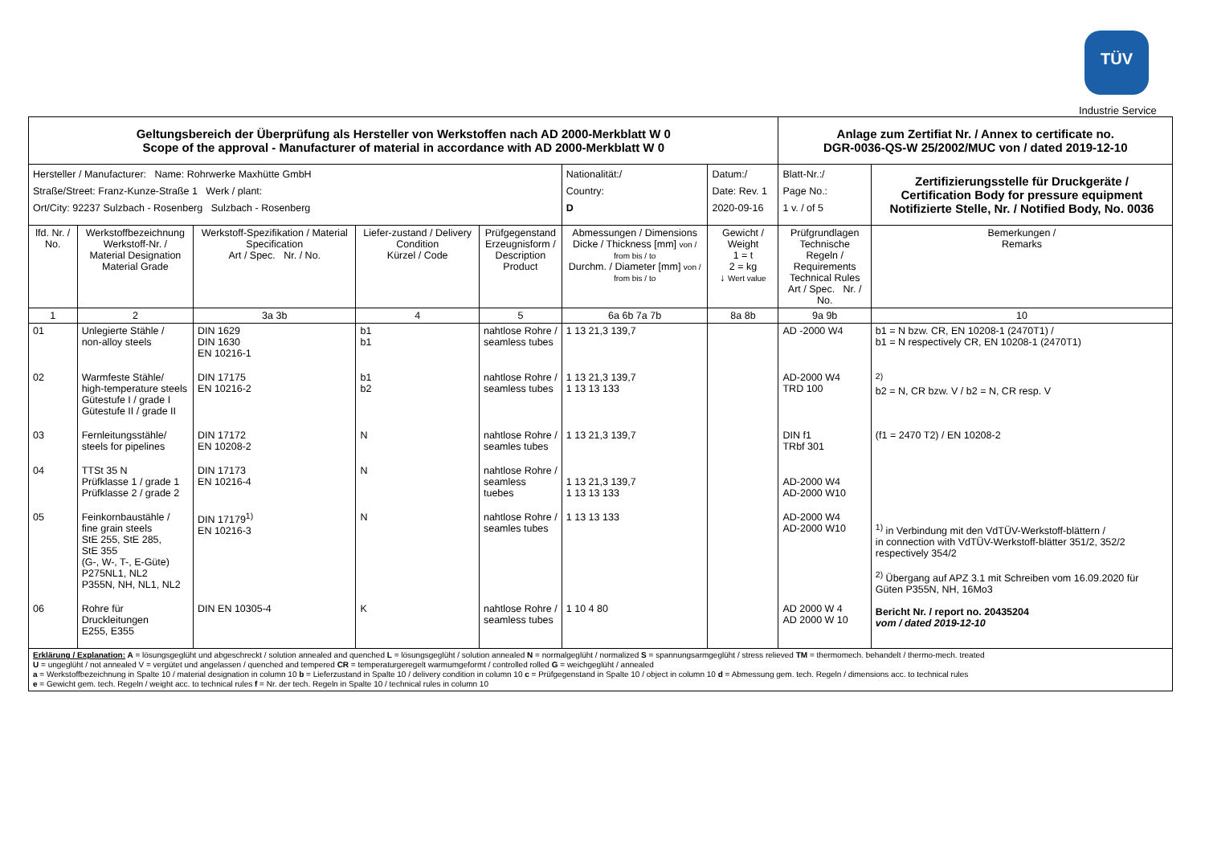TÜV
Industrie Service
| Geltungsbereich der Überprüfung als Hersteller von Werkstoffen nach AD 2000-Merkblatt W 0 Scope of the approval - Manufacturer of material in accordance with AD 2000-Merkblatt W 0 | | | | | | | | Anlage zum Zertifiat Nr. / Annex to certificate no. DGR-0036-QS-W 25/2002/MUC von / dated 2019-12-10 | | |
| Hersteller / Manufacturer: Name: Rohrwerke Maxhütte GmbH Straße/Street: Franz-Kunze-Straße 1 Werk / plant: Ort/City: 92237 Sulzbach - Rosenberg Sulzbach - Rosenberg | | | | | | Nationalität:/ Country: D | Datum:/ Date: Rev. 1 2020-09-16 | Blatt-Nr.:/ Page No.: 1 v. / of 5 | Zertifizierungsstelle für Druckgeräte / Certification Body for pressure equipment Notifizierte Stelle, Nr. / Notified Body, No. 0036 | |
| lfd. Nr. / No. | Werkstoffbezeichnung Werkstoff-Nr. / Material Designation Material Grade | Werkstoff-Spezifikation / Material Specification Art / Spec. Nr. / No. | Liefer-zustand / Delivery Condition Kürzel / Code | Prüfgegenstand Erzeugnisform / Description Product | Abmessungen / Dimensions Dicke / Thickness [mm] von / from bis / to Durchm. / Diameter [mm] von / from bis / to | | Gewicht / Weight 1 = t 2 = kg ↓ Wert value | Prüfgrundlagen Technische Regeln / Requirements Technical Rules Art / Spec. Nr. / No. | | Bemerkungen / Remarks |
| 1 | 2 | 3a 3b | 4 | 5 | 6a 6b 7a 7b | | 8a 8b | 9a 9b | | 10 |
| 01 | Unlegierte Stähle / non-alloy steels | DIN 1629 DIN 1630 EN 10216-1 | b1 b1 | nahtlose Rohre / seamless tubes | 1 13 21,3 139,7 | | | AD -2000 W4 | | b1 = N bzw. CR, EN 10208-1 (2470T1) / b1 = N respectively CR, EN 10208-1 (2470T1) |
| 02 | Warmfeste Stähle/ high-temperature steels Gütestufe I / grade I Gütestufe II / grade II | DIN 17175 EN 10216-2 | b1 b2 | nahtlose Rohre / seamless tubes | 1 13 21,3 139,7 1 13 13 133 | | | AD-2000 W4 TRD 100 | | <sup>2)</sup> b2 = N, CR bzw. V / b2 = N, CR resp. V |
| 03 | Fernleitungsstähle/ steels for pipelines | DIN 17172 EN 10208-2 | N | nahtlose Rohre / seamles tubes | 1 13 21,3 139,7 | | | DIN f1 TRbf 301 | | (f1 = 2470 T2) / EN 10208-2 |
| 04 | TTSt 35 N Prüfklasse 1 / grade 1 Prüfklasse 2 / grade 2 | DIN 17173 EN 10216-4 | N | nahtlose Rohre / seamless tuebes | 1 13 21,3 139,7 1 13 13 133 | | | AD-2000 W4 AD-2000 W10 | | |
| 05 | Feinkornbaustähle / fine grain steels StE 255, StE 285, StE 355 (G-, W-, T-, E-Güte) P275NL1, NL2 P355N, NH, NL1, NL2 | DIN 17179<sup>1)</sup> EN 10216-3 | N | nahtlose Rohre / seamles tubes | 1 13 13 133 | | | AD-2000 W4 AD-2000 W10 | | <sup>1)</sup> in Verbindung mit den VdTÜV-Werkstoff-blättern / in connection with VdTÜV-Werkstoff-blätter 351/2, 352/2 respectively 354/2 <sup>2)</sup> Übergang auf APZ 3.1 mit Schreiben vom 16.09.2020 für Güten P355N, NH, 16Mo3 Bericht Nr. / report no. 20435204 vom / dated 2019-12-10 |
| 06 | Rohre für Druckleitungen E255, E355 | DIN EN 10305-4 | K | nahtlose Rohre / seamless tubes | 1 10 4 80 | | | AD 2000 W 4 AD 2000 W 10 | | |
| Erklärung / Explanation: A = lösungsgeglüht und abgeschreckt / solution annealed and quenched L = lösungsgeglüht / solution annealed N = normalgeglüht / normalized S = spannungsarmgeglüht / stress relieved TM = thermomech. behandelt / thermo-mech. treated U = ungeglüht / not annealed V = vergütet und angelassen / quenched and tempered CR = temperaturgeregelt warmumgeformt / controlled rolled G = weichgeglüht / annealed a = Werkstoffbezeichnung in Spalte 10 / material designation in column 10 b = Lieferzustand in Spalte 10 / delivery condition in column 10 c = Prüfgegenstand in Spalte 10 / object in column 10 d = Abmessung gem. tech. Regeln / dimensions acc. to technical rules e = Gewicht gem. tech. Regeln / weight acc. to technical rules f = Nr. der tech. Regeln in Spalte 10 / technical rules in column 10 | | | | | | | | | | |